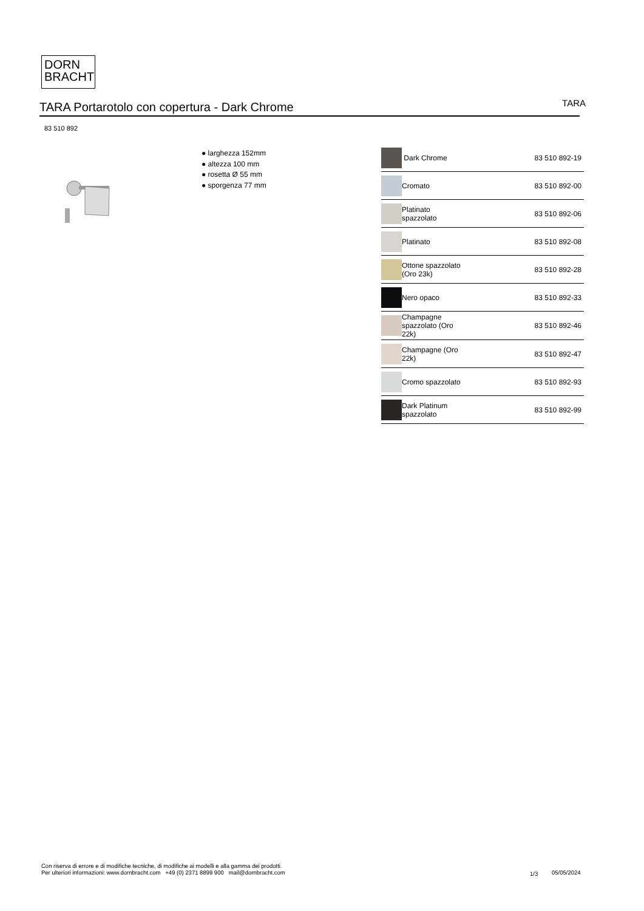DORN
BRACHT
TARA Portarotolo con copertura - Dark Chrome
TARA
83 510 892
● larghezza 152mm
● altezza 100 mm
● rosetta Ø 55 mm
● sporgenza 77 mm
| | Dark Chrome | 83 510 892-19 |
| | Cromato | 83 510 892-00 |
| | Platinato spazzolato | 83 510 892-06 |
| | Platinato | 83 510 892-08 |
| | Ottone spazzolato (Oro 23k) | 83 510 892-28 |
| | Nero opaco | 83 510 892-33 |
| | Champagne spazzolato (Oro 22k) | 83 510 892-46 |
| | Champagne (Oro 22k) | 83 510 892-47 |
| | Cromo spazzolato | 83 510 892-93 |
| | Dark Platinum spazzolato | 83 510 892-99 |
Con riserva di errore e di modifiche tecniche, di modifiche ai modelli e alla gamma dei prodotti.
Per ulteriori informazioni: www.dornbracht.com +49 (0) 2371 8899 900 mail@dornbracht.com
1/3 05/05/2024